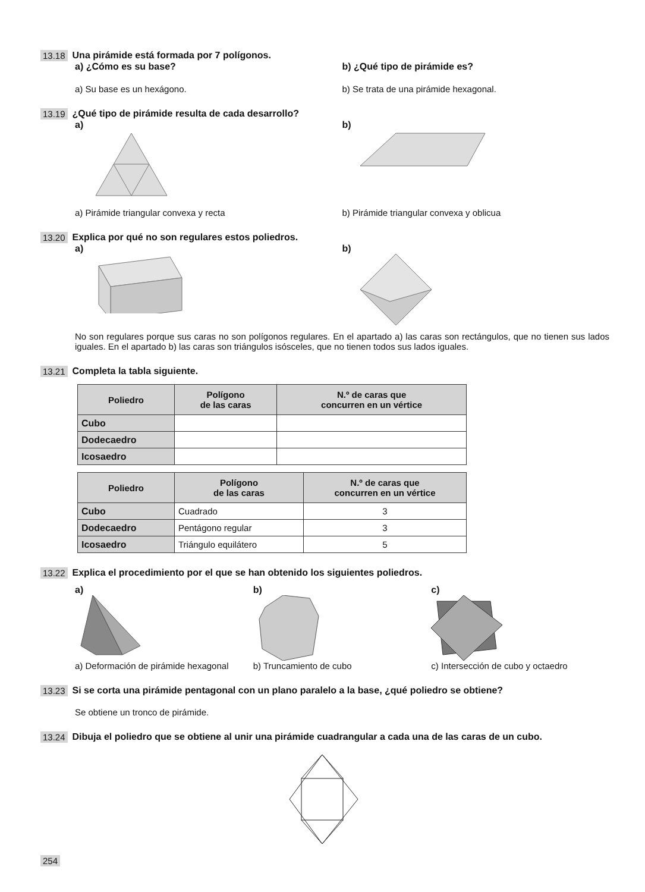13.18 Una pirámide está formada por 7 polígonos.
a) ¿Cómo es su base? b) ¿Qué tipo de pirámide es?
a) Su base es un hexágono. b) Se trata de una pirámide hexagonal.
13.19 ¿Qué tipo de pirámide resulta de cada desarrollo?
a) b)
a) Pirámide triangular convexa y recta
b) Pirámide triangular convexa y oblicua
13.20 Explica por qué no son regulares estos poliedros.
a) b)
No son regulares porque sus caras no son polígonos regulares. En el apartado a) las caras son rectángulos, que no tienen sus lados iguales. En el apartado b) las caras son triángulos isósceles, que no tienen todos sus lados iguales.
13.21 Completa la tabla siguiente.
| Poliedro | Polígono de las caras | N.º de caras que concurren en un vértice |
| --- | --- | --- |
| Cubo | | |
| Dodecaedro | | |
| Icosaedro | | |
| Poliedro | Polígono de las caras | N.º de caras que concurren en un vértice |
| --- | --- | --- |
| Cubo | Cuadrado | 3 |
| Dodecaedro | Pentágono regular | 3 |
| Icosaedro | Triángulo equilátero | 5 |
13.22 Explica el procedimiento por el que se han obtenido los siguientes poliedros.
a) b) c)
a) Deformación de pirámide hexagonal
b) Truncamiento de cubo c) Intersección de cubo y octaedro
13.23 Si se corta una pirámide pentagonal con un plano paralelo a la base, ¿qué poliedro se obtiene?
Se obtiene un tronco de pirámide.
13.24 Dibuja el poliedro que se obtiene al unir una pirámide cuadrangular a cada una de las caras de un cubo.
254